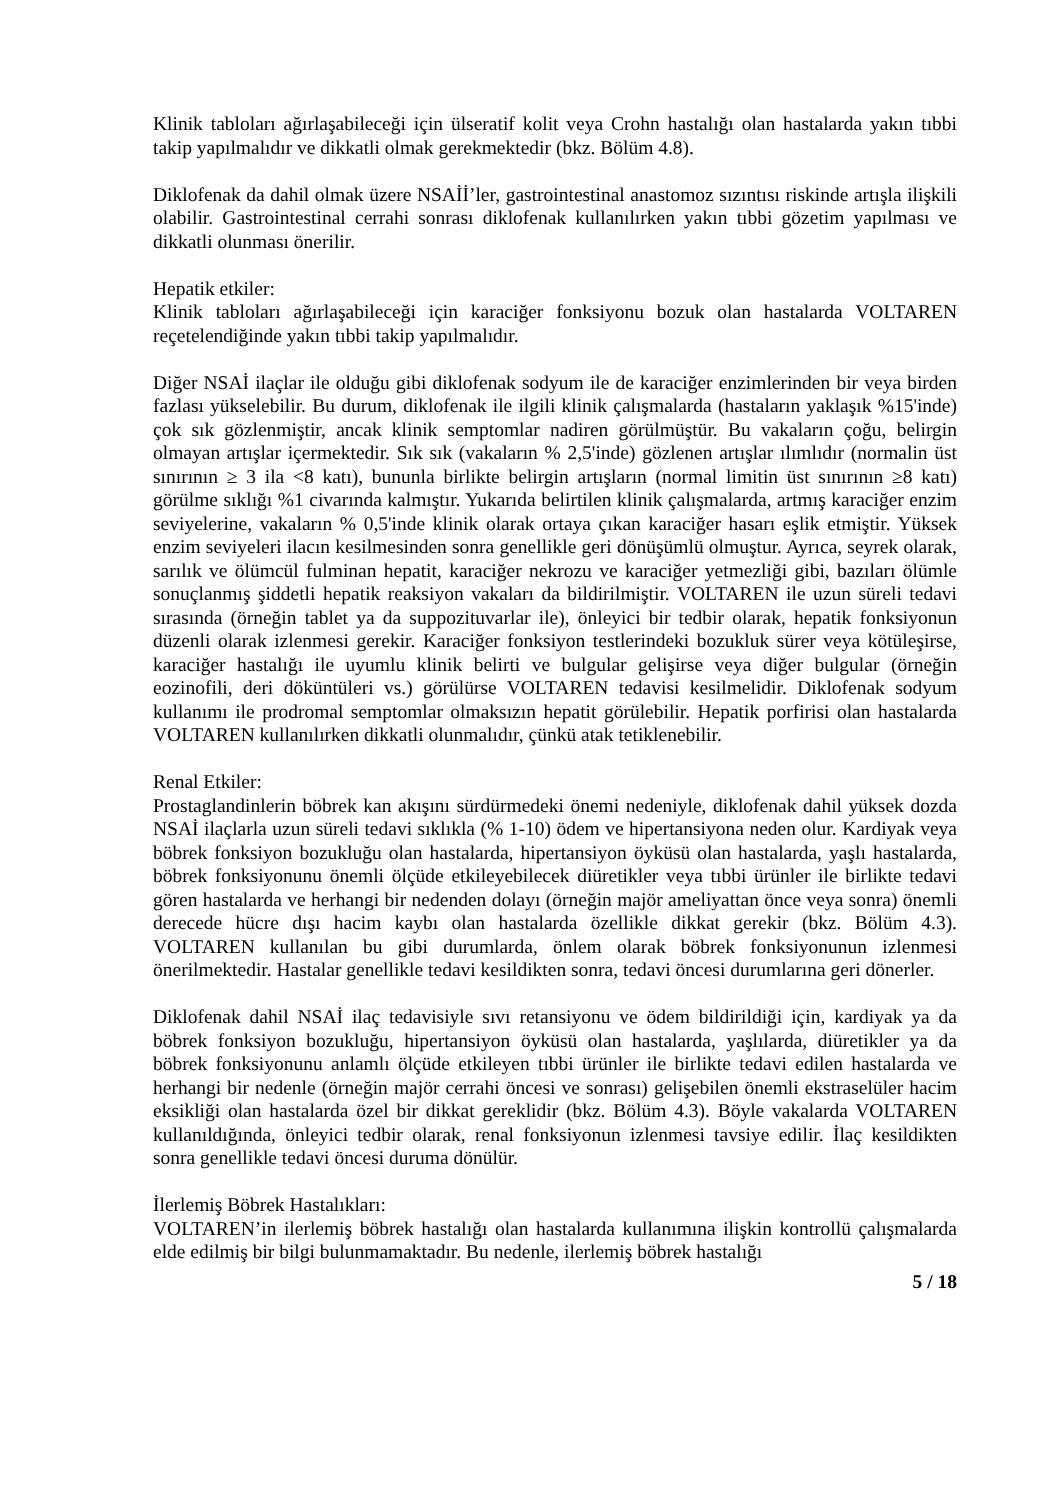Klinik tabloları ağırlaşabileceği için ülseratif kolit veya Crohn hastalığı olan hastalarda yakın tıbbi takip yapılmalıdır ve dikkatli olmak gerekmektedir (bkz. Bölüm 4.8).
Diklofenak da dahil olmak üzere NSAİİ’ler, gastrointestinal anastomoz sızıntısı riskinde artışla ilişkili olabilir. Gastrointestinal cerrahi sonrası diklofenak kullanılırken yakın tıbbi gözetim yapılması ve dikkatli olunması önerilir.
Hepatik etkiler:
Klinik tabloları ağırlaşabileceği için karaciğer fonksiyonu bozuk olan hastalarda VOLTAREN reçetelendiğinde yakın tıbbi takip yapılmalıdır.
Diğer NSAİ ilaçlar ile olduğu gibi diklofenak sodyum ile de karaciğer enzimlerinden bir veya birden fazlası yükselebilir. Bu durum, diklofenak ile ilgili klinik çalışmalarda (hastaların yaklaşık %15'inde) çok sık gözlenmiştir, ancak klinik semptomlar nadiren görülmüştür. Bu vakaların çoğu, belirgin olmayan artışlar içermektedir. Sık sık (vakaların % 2,5'inde) gözlenen artışlar ılımlıdır (normalin üst sınırının ≥ 3 ila <8 katı), bununla birlikte belirgin artışların (normal limitin üst sınırının ≥8 katı) görülme sıklığı %1 civarında kalmıştır. Yukarıda belirtilen klinik çalışmalarda, artmış karaciğer enzim seviyelerine, vakaların % 0,5'inde klinik olarak ortaya çıkan karaciğer hasarı eşlik etmiştir. Yüksek enzim seviyeleri ilacın kesilmesinden sonra genellikle geri dönüşümlü olmuştur. Ayrıca, seyrek olarak, sarılık ve ölümcül fulminan hepatit, karaciğer nekrozu ve karaciğer yetmezliği gibi, bazıları ölümle sonuçlanmış şiddetli hepatik reaksiyon vakaları da bildirilmiştir. VOLTAREN ile uzun süreli tedavi sırasında (örneğin tablet ya da suppozituvarlar ile), önleyici bir tedbir olarak, hepatik fonksiyonun düzenli olarak izlenmesi gerekir. Karaciğer fonksiyon testlerindeki bozukluk sürer veya kötüleşirse, karaciğer hastalığı ile uyumlu klinik belirti ve bulgular gelişirse veya diğer bulgular (örneğin eozinofili, deri döküntüleri vs.) görülürse VOLTAREN tedavisi kesilmelidir. Diklofenak sodyum kullanımı ile prodromal semptomlar olmaksızın hepatit görülebilir. Hepatik porfirisi olan hastalarda VOLTAREN kullanılırken dikkatli olunmalıdır, çünkü atak tetiklenebilir.
Renal Etkiler:
Prostaglandinlerin böbrek kan akışını sürdürmedeki önemi nedeniyle, diklofenak dahil yüksek dozda NSAİ ilaçlarla uzun süreli tedavi sıklıkla (% 1-10) ödem ve hipertansiyona neden olur. Kardiyak veya böbrek fonksiyon bozukluğu olan hastalarda, hipertansiyon öyküsü olan hastalarda, yaşlı hastalarda, böbrek fonksiyonunu önemli ölçüde etkileyebilecek diüretikler veya tıbbi ürünler ile birlikte tedavi gören hastalarda ve herhangi bir nedenden dolayı (örneğin majör ameliyattan önce veya sonra) önemli derecede hücre dışı hacim kaybı olan hastalarda özellikle dikkat gerekir (bkz. Bölüm 4.3). VOLTAREN kullanılan bu gibi durumlarda, önlem olarak böbrek fonksiyonunun izlenmesi önerilmektedir. Hastalar genellikle tedavi kesildikten sonra, tedavi öncesi durumlarına geri dönerler.
Diklofenak dahil NSAİ ilaç tedavisiyle sıvı retansiyonu ve ödem bildirildiği için, kardiyak ya da böbrek fonksiyon bozukluğu, hipertansiyon öyküsü olan hastalarda, yaşlılarda, diüretikler ya da böbrek fonksiyonunu anlamlı ölçüde etkileyen tıbbi ürünler ile birlikte tedavi edilen hastalarda ve herhangi bir nedenle (örneğin majör cerrahi öncesi ve sonrası) gelişebilen önemli ekstraselüler hacim eksikliği olan hastalarda özel bir dikkat gereklidir (bkz. Bölüm 4.3). Böyle vakalarda VOLTAREN kullanıldığında, önleyici tedbir olarak, renal fonksiyonun izlenmesi tavsiye edilir. İlaç kesildikten sonra genellikle tedavi öncesi duruma dönülür.
İlerlemiş Böbrek Hastalıkları:
VOLTAREN’in ilerlemiş böbrek hastalığı olan hastalarda kullanımına ilişkin kontrollü çalışmalarda elde edilmiş bir bilgi bulunmamaktadır. Bu nedenle, ilerlemiş böbrek hastalığı
5 / 18